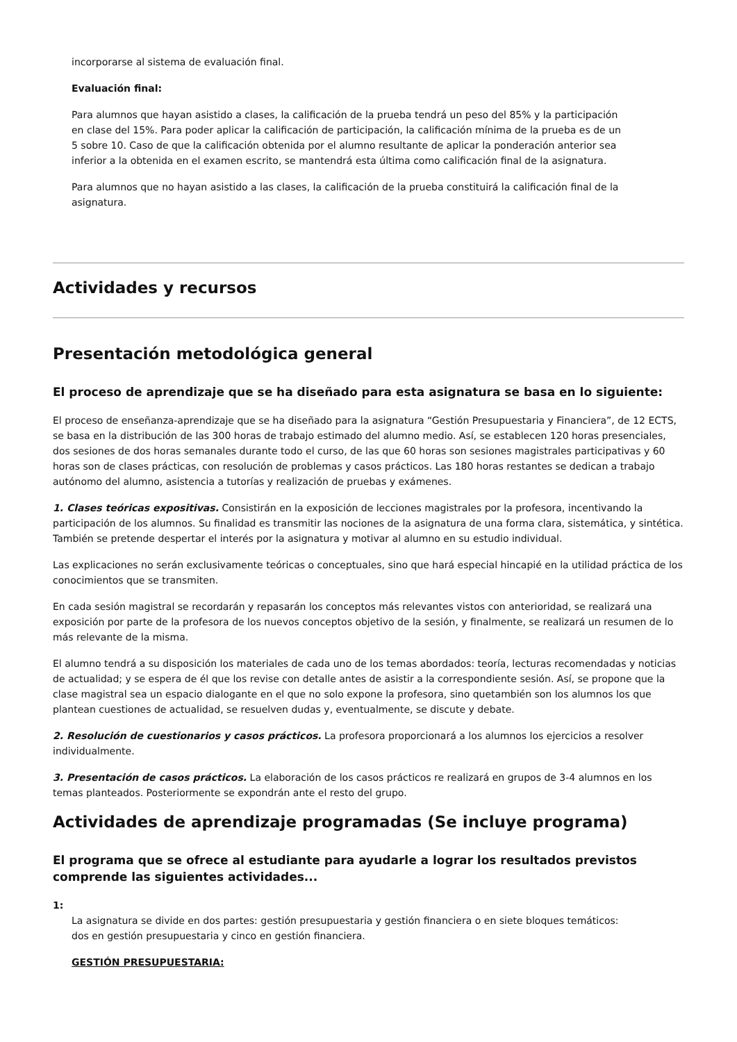incorporarse al sistema de evaluación final.
Evaluación final:
Para alumnos que hayan asistido a clases, la calificación de la prueba tendrá un peso del 85% y la participación en clase del 15%. Para poder aplicar la calificación de participación, la calificación mínima de la prueba es de un 5 sobre 10. Caso de que la calificación obtenida por el alumno resultante de aplicar la ponderación anterior sea inferior a la obtenida en el examen escrito, se mantendrá esta última como calificación final de la asignatura.
Para alumnos que no hayan asistido a las clases, la calificación de la prueba constituirá la calificación final de la asignatura.
Actividades y recursos
Presentación metodológica general
El proceso de aprendizaje que se ha diseñado para esta asignatura se basa en lo siguiente:
El proceso de enseñanza-aprendizaje que se ha diseñado para la asignatura “Gestión Presupuestaria y Financiera”, de 12 ECTS, se basa en la distribución de las 300 horas de trabajo estimado del alumno medio. Así, se establecen 120 horas presenciales, dos sesiones de dos horas semanales durante todo el curso, de las que 60 horas son sesiones magistrales participativas y 60 horas son de clases prácticas, con resolución de problemas y casos prácticos. Las 180 horas restantes se dedican a trabajo autónomo del alumno, asistencia a tutorías y realización de pruebas y exámenes.
1. Clases teóricas expositivas. Consistirán en la exposición de lecciones magistrales por la profesora, incentivando la participación de los alumnos. Su finalidad es transmitir las nociones de la asignatura de una forma clara, sistemática, y sintética. También se pretende despertar el interés por la asignatura y motivar al alumno en su estudio individual.
Las explicaciones no serán exclusivamente teóricas o conceptuales, sino que hará especial hincapié en la utilidad práctica de los conocimientos que se transmiten.
En cada sesión magistral se recordarán y repasarán los conceptos más relevantes vistos con anterioridad, se realizará una exposición por parte de la profesora de los nuevos conceptos objetivo de la sesión, y finalmente, se realizará un resumen de lo más relevante de la misma.
El alumno tendrá a su disposición los materiales de cada uno de los temas abordados: teoría, lecturas recomendadas y noticias de actualidad; y se espera de él que los revise con detalle antes de asistir a la correspondiente sesión. Así, se propone que la clase magistral sea un espacio dialogante en el que no solo expone la profesora, sino quetambién son los alumnos los que plantean cuestiones de actualidad, se resuelven dudas y, eventualmente, se discute y debate.
2. Resolución de cuestionarios y casos prácticos. La profesora proporcionará a los alumnos los ejercicios a resolver individualmente.
3. Presentación de casos prácticos. La elaboración de los casos prácticos re realizará en grupos de 3-4 alumnos en los temas planteados. Posteriormente se expondrán ante el resto del grupo.
Actividades de aprendizaje programadas (Se incluye programa)
El programa que se ofrece al estudiante para ayudarle a lograr los resultados previstos comprende las siguientes actividades...
1:
La asignatura se divide en dos partes: gestión presupuestaria y gestión financiera o en siete bloques temáticos: dos en gestión presupuestaria y cinco en gestión financiera.
GESTIÓN PRESUPUESTARIA: